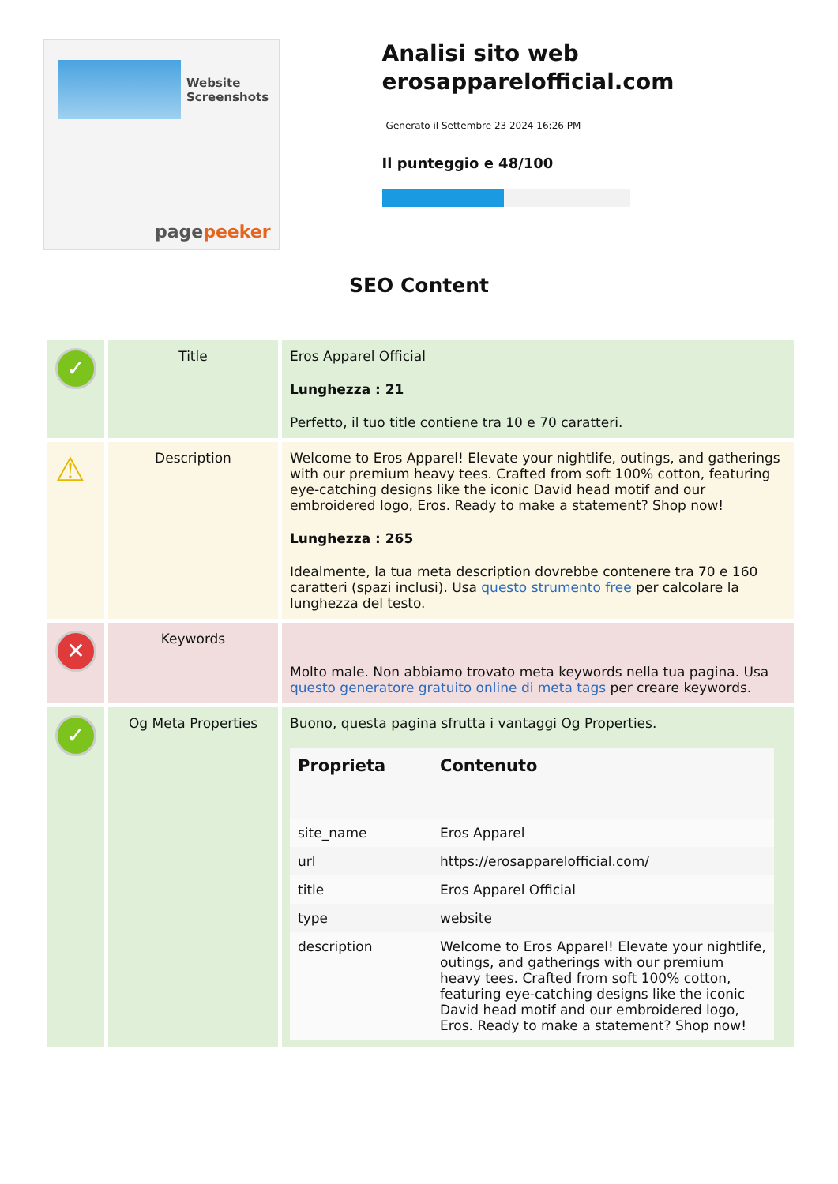Website Screenshots
pagepeeker
Analisi sito web erosapparelofficial.com
Generato il Settembre 23 2024 16:26 PM
Il punteggio e 48/100
SEO Content
| ✓ | Title | Eros Apparel Official Lunghezza : 21 Perfetto, il tuo title contiene tra 10 e 70 caratteri. |
| ⚠ | Description | Welcome to Eros Apparel! Elevate your nightlife, outings, and gatherings with our premium heavy tees. Crafted from soft 100% cotton, featuring eye-catching designs like the iconic David head motif and our embroidered logo, Eros. Ready to make a statement? Shop now! Lunghezza : 265 Idealmente, la tua meta description dovrebbe contenere tra 70 e 160 caratteri (spazi inclusi). Usa questo strumento free per calcolare la lunghezza del testo. |
| ✕ | Keywords | Molto male. Non abbiamo trovato meta keywords nella tua pagina. Usa questo generatore gratuito online di meta tags per creare keywords. |
| ✓ | Og Meta Properties | Buono, questa pagina sfrutta i vantaggi Og Properties. / Proprieta / Contenuto / / --- / --- / / site_name / Eros Apparel / / url / https://erosapparelofficial.com/ / / title / Eros Apparel Official / / type / website / / description / Welcome to Eros Apparel! Elevate your nightlife, outings, and gatherings with our premium heavy tees. Crafted from soft 100% cotton, featuring eye-catching designs like the iconic David head motif and our embroidered logo, Eros. Ready to make a statement? Shop now! / |